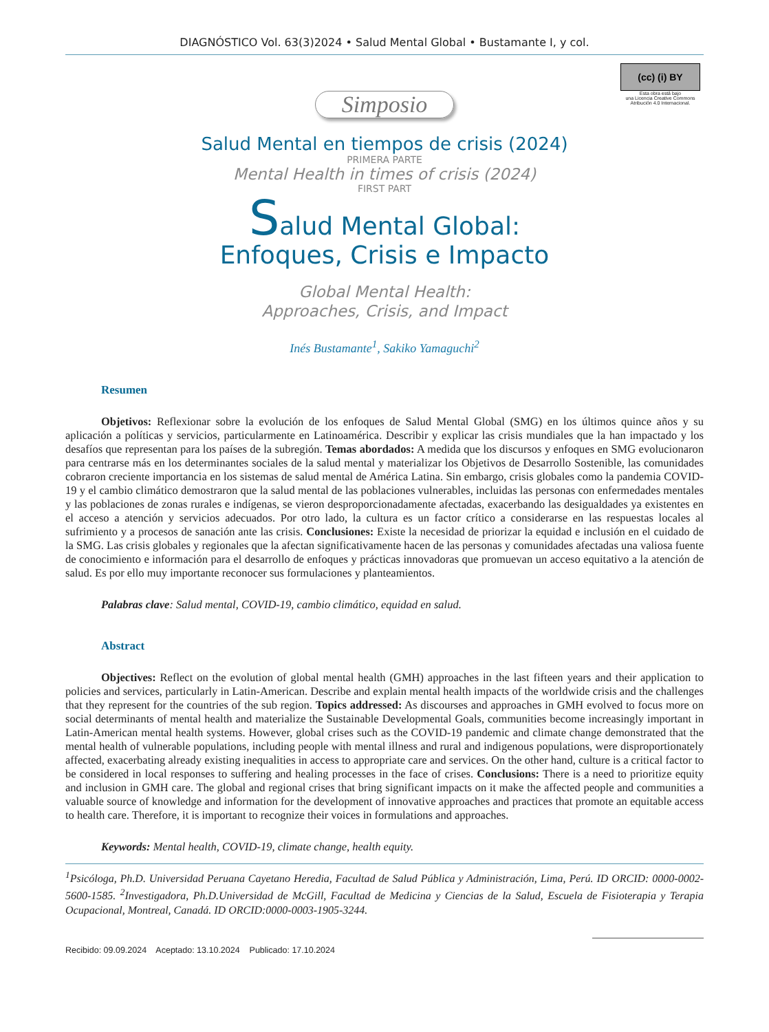DIAGNÓSTICO Vol. 63(3)2024 • Salud Mental Global • Bustamante I, y col.
(cc) (i) BY
Esta obra está bajo
una Licencia Creative Commons
Atribución 4.0 Internacional.
Simposio
Salud Mental en tiempos de crisis (2024)
PRIMERA PARTE
Mental Health in times of crisis (2024)
FIRST PART
Salud Mental Global:
Enfoques, Crisis e Impacto
Global Mental Health:
Approaches, Crisis, and Impact
Inés Bustamante<sup>1</sup>, Sakiko Yamaguchi<sup>2</sup>
Resumen
Objetivos: Reflexionar sobre la evolución de los enfoques de Salud Mental Global (SMG) en los últimos quince años y su aplicación a políticas y servicios, particularmente en Latinoamérica. Describir y explicar las crisis mundiales que la han impactado y los desafíos que representan para los países de la subregión. Temas abordados: A medida que los discursos y enfoques en SMG evolucionaron para centrarse más en los determinantes sociales de la salud mental y materializar los Objetivos de Desarrollo Sostenible, las comunidades cobraron creciente importancia en los sistemas de salud mental de América Latina. Sin embargo, crisis globales como la pandemia COVID-19 y el cambio climático demostraron que la salud mental de las poblaciones vulnerables, incluidas las personas con enfermedades mentales y las poblaciones de zonas rurales e indígenas, se vieron desproporcionadamente afectadas, exacerbando las desigualdades ya existentes en el acceso a atención y servicios adecuados. Por otro lado, la cultura es un factor crítico a considerarse en las respuestas locales al sufrimiento y a procesos de sanación ante las crisis. Conclusiones: Existe la necesidad de priorizar la equidad e inclusión en el cuidado de la SMG. Las crisis globales y regionales que la afectan significativamente hacen de las personas y comunidades afectadas una valiosa fuente de conocimiento e información para el desarrollo de enfoques y prácticas innovadoras que promuevan un acceso equitativo a la atención de salud. Es por ello muy importante reconocer sus formulaciones y planteamientos.
Palabras clave: Salud mental, COVID-19, cambio climático, equidad en salud.
Abstract
Objectives: Reflect on the evolution of global mental health (GMH) approaches in the last fifteen years and their application to policies and services, particularly in Latin-American. Describe and explain mental health impacts of the worldwide crisis and the challenges that they represent for the countries of the sub region. Topics addressed: As discourses and approaches in GMH evolved to focus more on social determinants of mental health and materialize the Sustainable Developmental Goals, communities become increasingly important in Latin-American mental health systems. However, global crises such as the COVID-19 pandemic and climate change demonstrated that the mental health of vulnerable populations, including people with mental illness and rural and indigenous populations, were disproportionately affected, exacerbating already existing inequalities in access to appropriate care and services. On the other hand, culture is a critical factor to be considered in local responses to suffering and healing processes in the face of crises. Conclusions: There is a need to prioritize equity and inclusion in GMH care. The global and regional crises that bring significant impacts on it make the affected people and communities a valuable source of knowledge and information for the development of innovative approaches and practices that promote an equitable access to health care. Therefore, it is important to recognize their voices in formulations and approaches.
Keywords: Mental health, COVID-19, climate change, health equity.
<sup>1</sup> Psicóloga, Ph.D. Universidad Peruana Cayetano Heredia, Facultad de Salud Pública y Administración, Lima, Perú. ID ORCID: 0000-0002-5600-1585. <sup>2</sup>Investigadora, Ph.D.Universidad de McGill, Facultad de Medicina y Ciencias de la Salud, Escuela de Fisioterapia y Terapia Ocupacional, Montreal, Canadá. ID ORCID:0000-0003-1905-3244.
Recibido: 09.09.2024 Aceptado: 13.10.2024 Publicado: 17.10.2024